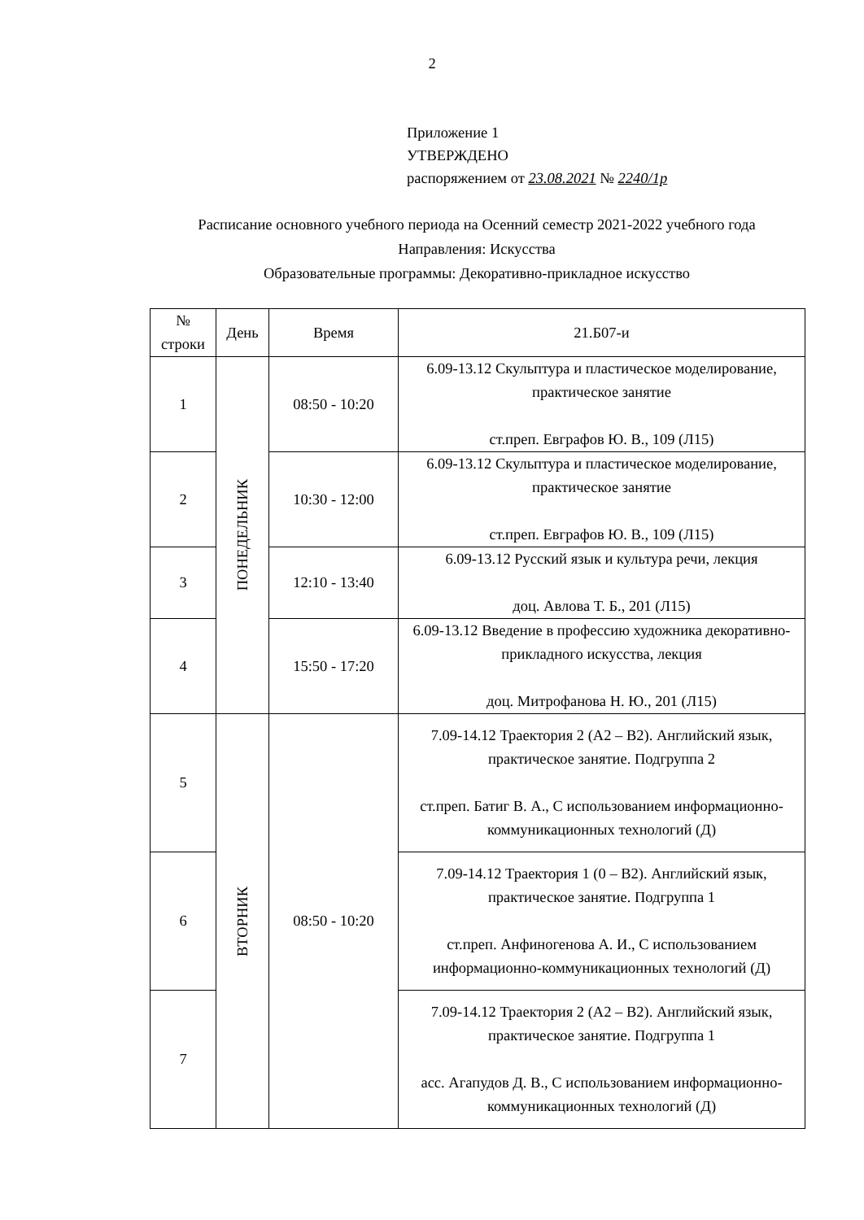2
Приложение 1
УТВЕРЖДЕНО
распоряжением от 23.08.2021 № 2240/1р
Расписание основного учебного периода на Осенний семестр 2021-2022 учебного года
Направления: Искусства
Образовательные программы: Декоративно-прикладное искусство
| № строки | День | Время | 21.Б07-и |
| --- | --- | --- | --- |
| 1 | ПОНЕДЕЛЬНИК | 08:50 - 10:20 | 6.09-13.12 Скульптура и пластическое моделирование, практическое занятие ст.преп. Евграфов Ю. В., 109 (Л15) |
| 2 | | 10:30 - 12:00 | 6.09-13.12 Скульптура и пластическое моделирование, практическое занятие ст.преп. Евграфов Ю. В., 109 (Л15) |
| 3 | | 12:10 - 13:40 | 6.09-13.12 Русский язык и культура речи, лекция доц. Авлова Т. Б., 201 (Л15) |
| 4 | | 15:50 - 17:20 | 6.09-13.12 Введение в профессию художника декоративно-прикладного искусства, лекция доц. Митрофанова Н. Ю., 201 (Л15) |
| 5 | ВТОРНИК | 08:50 - 10:20 | 7.09-14.12 Траектория 2 (А2 – В2). Английский язык, практическое занятие. Подгруппа 2 ст.преп. Батиг В. А., С использованием информационно-коммуникационных технологий (Д) |
| 6 | | | 7.09-14.12 Траектория 1 (0 – В2). Английский язык, практическое занятие. Подгруппа 1 ст.преп. Анфиногенова А. И., С использованием информационно-коммуникационных технологий (Д) |
| 7 | | | 7.09-14.12 Траектория 2 (А2 – В2). Английский язык, практическое занятие. Подгруппа 1 асс. Агапудов Д. В., С использованием информационно-коммуникационных технологий (Д) |